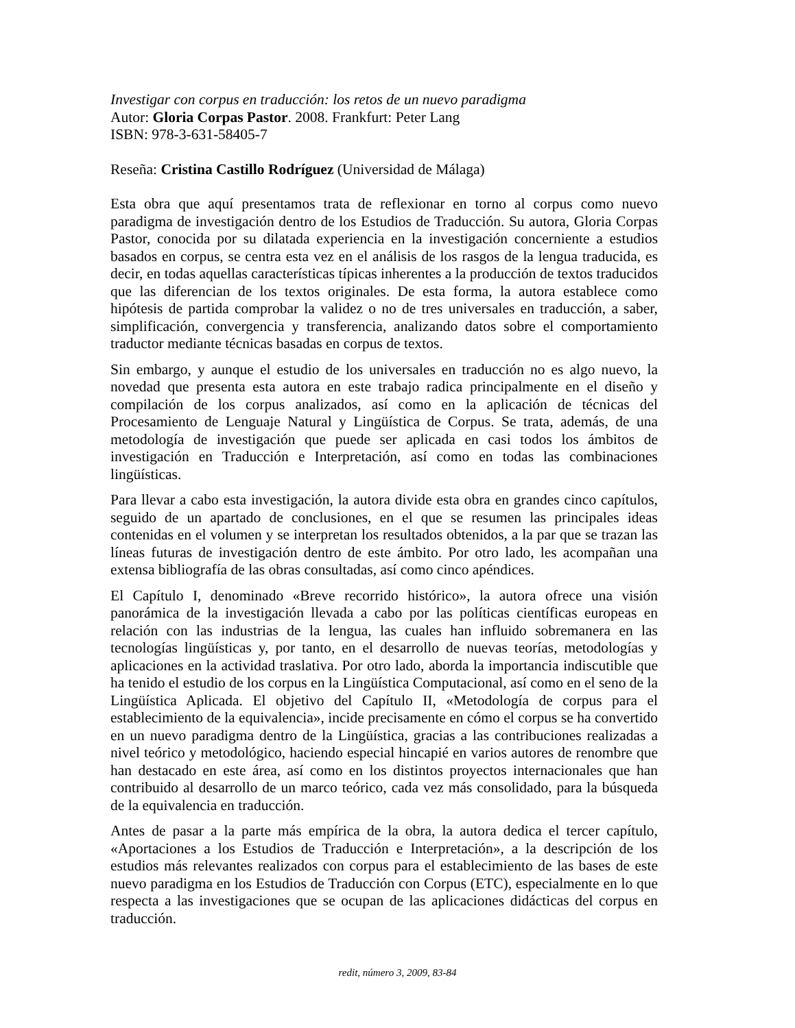Investigar con corpus en traducción: los retos de un nuevo paradigma
Autor: Gloria Corpas Pastor. 2008. Frankfurt: Peter Lang
ISBN: 978-3-631-58405-7
Reseña: Cristina Castillo Rodríguez (Universidad de Málaga)
Esta obra que aquí presentamos trata de reflexionar en torno al corpus como nuevo paradigma de investigación dentro de los Estudios de Traducción. Su autora, Gloria Corpas Pastor, conocida por su dilatada experiencia en la investigación concerniente a estudios basados en corpus, se centra esta vez en el análisis de los rasgos de la lengua traducida, es decir, en todas aquellas características típicas inherentes a la producción de textos traducidos que las diferencian de los textos originales. De esta forma, la autora establece como hipótesis de partida comprobar la validez o no de tres universales en traducción, a saber, simplificación, convergencia y transferencia, analizando datos sobre el comportamiento traductor mediante técnicas basadas en corpus de textos.
Sin embargo, y aunque el estudio de los universales en traducción no es algo nuevo, la novedad que presenta esta autora en este trabajo radica principalmente en el diseño y compilación de los corpus analizados, así como en la aplicación de técnicas del Procesamiento de Lenguaje Natural y Lingüística de Corpus. Se trata, además, de una metodología de investigación que puede ser aplicada en casi todos los ámbitos de investigación en Traducción e Interpretación, así como en todas las combinaciones lingüísticas.
Para llevar a cabo esta investigación, la autora divide esta obra en grandes cinco capítulos, seguido de un apartado de conclusiones, en el que se resumen las principales ideas contenidas en el volumen y se interpretan los resultados obtenidos, a la par que se trazan las líneas futuras de investigación dentro de este ámbito. Por otro lado, les acompañan una extensa bibliografía de las obras consultadas, así como cinco apéndices.
El Capítulo I, denominado «Breve recorrido histórico», la autora ofrece una visión panorámica de la investigación llevada a cabo por las políticas científicas europeas en relación con las industrias de la lengua, las cuales han influido sobremanera en las tecnologías lingüísticas y, por tanto, en el desarrollo de nuevas teorías, metodologías y aplicaciones en la actividad traslativa. Por otro lado, aborda la importancia indiscutible que ha tenido el estudio de los corpus en la Lingüística Computacional, así como en el seno de la Lingüística Aplicada. El objetivo del Capítulo II, «Metodología de corpus para el establecimiento de la equivalencia», incide precisamente en cómo el corpus se ha convertido en un nuevo paradigma dentro de la Lingüística, gracias a las contribuciones realizadas a nivel teórico y metodológico, haciendo especial hincapié en varios autores de renombre que han destacado en este área, así como en los distintos proyectos internacionales que han contribuido al desarrollo de un marco teórico, cada vez más consolidado, para la búsqueda de la equivalencia en traducción.
Antes de pasar a la parte más empírica de la obra, la autora dedica el tercer capítulo, «Aportaciones a los Estudios de Traducción e Interpretación», a la descripción de los estudios más relevantes realizados con corpus para el establecimiento de las bases de este nuevo paradigma en los Estudios de Traducción con Corpus (ETC), especialmente en lo que respecta a las investigaciones que se ocupan de las aplicaciones didácticas del corpus en traducción.
redit, número 3, 2009, 83-84